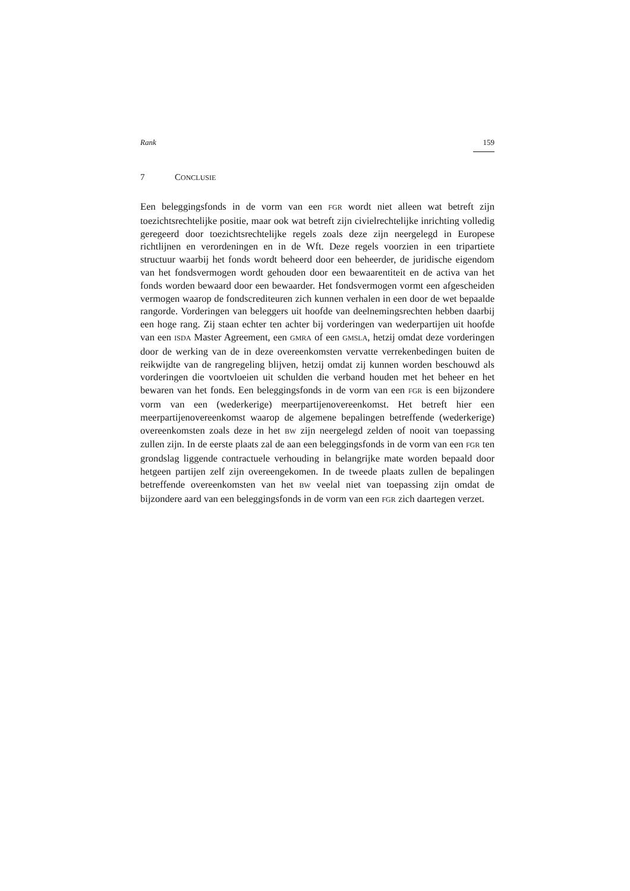Rank 159
7 CONCLUSIE
Een beleggingsfonds in de vorm van een FGR wordt niet alleen wat betreft zijn toezichtsrechtelijke positie, maar ook wat betreft zijn civielrechtelijke inrichting volledig geregeerd door toezichtsrechtelijke regels zoals deze zijn neergelegd in Europese richtlijnen en verordeningen en in de Wft. Deze regels voorzien in een tripartiete structuur waarbij het fonds wordt beheerd door een beheerder, de juridische eigendom van het fondsvermogen wordt gehouden door een bewaarentiteit en de activa van het fonds worden bewaard door een bewaarder. Het fondsvermogen vormt een afgescheiden vermogen waarop de fondscrediteuren zich kunnen verhalen in een door de wet bepaalde rangorde. Vorderingen van beleggers uit hoofde van deelnemingsrechten hebben daarbij een hoge rang. Zij staan echter ten achter bij vorderingen van wederpartijen uit hoofde van een ISDA Master Agreement, een GMRA of een GMSLA, hetzij omdat deze vorderingen door de werking van de in deze overeenkomsten vervatte verrekenbedingen buiten de reikwijdte van de rangregeling blijven, hetzij omdat zij kunnen worden beschouwd als vorderingen die voortvloeien uit schulden die verband houden met het beheer en het bewaren van het fonds. Een beleggingsfonds in de vorm van een FGR is een bijzondere vorm van een (wederkerige) meerpartijenovereenkomst. Het betreft hier een meerpartijenovereenkomst waarop de algemene bepalingen betreffende (wederkerige) overeenkomsten zoals deze in het BW zijn neergelegd zelden of nooit van toepassing zullen zijn. In de eerste plaats zal de aan een beleggingsfonds in de vorm van een FGR ten grondslag liggende contractuele verhouding in belangrijke mate worden bepaald door hetgeen partijen zelf zijn overeengekomen. In de tweede plaats zullen de bepalingen betreffende overeenkomsten van het BW veelal niet van toepassing zijn omdat de bijzondere aard van een beleggingsfonds in de vorm van een FGR zich daartegen verzet.